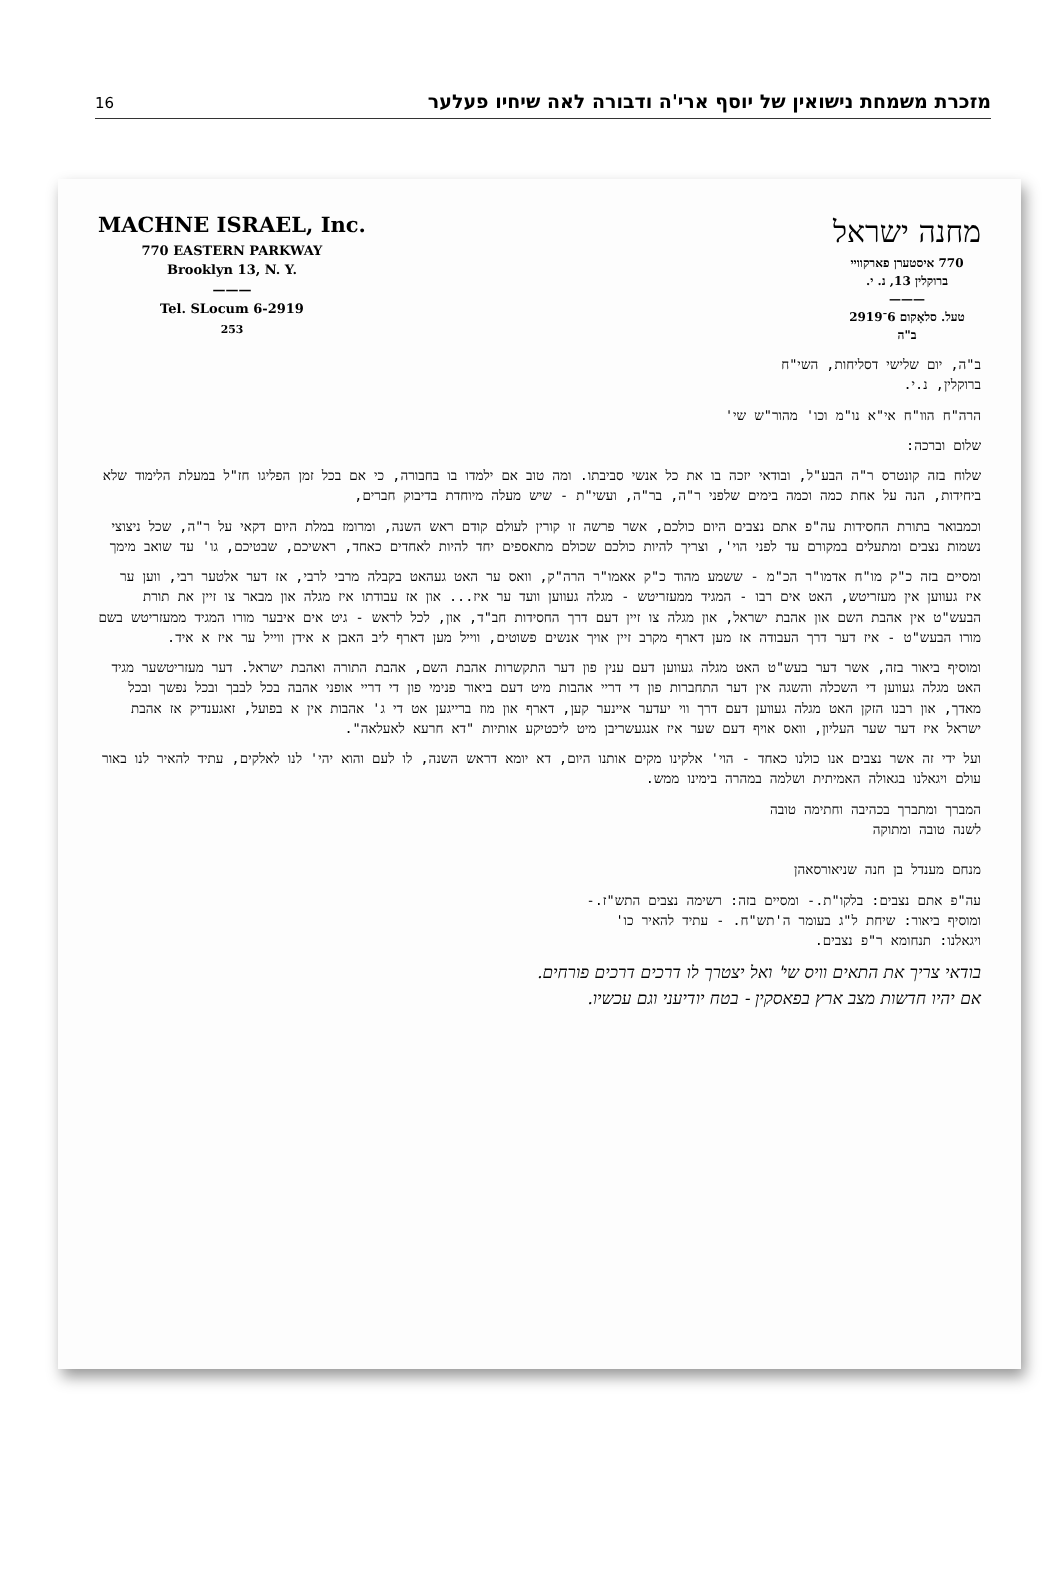16 מזכרת משמחת נישואין של יוסף ארי'ה ודבורה לאה שיחיו פעלער
MACHNE ISRAEL, Inc.
770 EASTERN PARKWAY
Brooklyn 13, N. Y.
———
Tel. SLocum 6-2919
253
מחנה ישראל
770 איסטערן פארקוויי
ברוקלין 13, נ. י.
———
טעל. סלאָקום 6־2919
ב"ה
ב"ה, יום שלישי דסליחות, השי"ח
ברוקלין, נ.י.
הרה"ח הוו"ח אי"א נו"מ וכו' מהור"ש שי'
שלום וברכה:
שלוח בזה קונטרס ר"ה הבע"ל, ובודאי יזכה בו את כל אנשי סביבתו. ומה טוב אם ילמדו בו בחבורה, כי אם בכל זמן הפליגו חז"ל במעלת הלימוד שלא ביחידות, הנה על אחת כמה וכמה בימים שלפני ר"ה, בר"ה, ועשי"ת - שיש מעלה מיוחדת בדיבוק חברים,
וכמבואר בתורת החסידות עה"פ אתם נצבים היום כולכם, אשר פרשה זו קורין לעולם קודם ראש השנה, ומרומז במלת היום דקאי על ר"ה, שכל ניצוצי נשמות נצבים ומתעלים במקורם עד לפני הוי', וצריך להיות כולכם שכולם מתאספים יחד להיות לאחדים כאחד, ראשיכם, שבטיכם, גו' עד שואב מימך
ומסיים בזה כ"ק מו"ח אדמו"ר הכ"מ - ששמע מהוד כ"ק אאמו"ר הרה"ק, וואס ער האט געהאט בקבלה מרבי לרבי, אז דער אלטער רבי, ווען ער איז געווען אין מעזריטש, האט אים רבו - המגיד ממעזריטש - מגלה געווען וועד ער איז... און אז עבודתו איז מגלה און מבאר צו זיין את תורת הבעש"ט אין אהבת השם און אהבת ישראל, און מגלה צו זיין דעם דרך החסידות חב"ד, און, לכל לראש - גיט אים איבער מורו המגיד ממעזריטש בשם מורו הבעש"ט - איז דער דרך העבודה אז מען דארף מקרב זיין אויך אנשים פשוטים, ווייל מען דארף ליב האבן א אידן ווייל ער איז א איד.
ומוסיף ביאור בזה, אשר דער בעש"ט האט מגלה געווען דעם ענין פון דער התקשרות אהבת השם, אהבת התורה ואהבת ישראל. דער מעזריטשער מגיד האט מגלה געווען די השכלה והשגה אין דער התחברות פון די דריי אהבות מיט דעם ביאור פנימי פון די דריי אופני אהבה בכל לבבך ובכל נפשך ובכל מאדך, און רבנו הזקן האט מגלה געווען דעם דרך ווי יעדער איינער קען, דארף און מוז ברייגען אט די ג' אהבות אין א בפועל, זאגענדיק אז אהבת ישראל איז דער שער העליון, וואס אויף דעם שער איז אנגעשריבן מיט ליכטיקע אותיות "דא חרעא לאעלאה".
ועל ידי זה אשר נצבים אנו כולנו כאחד - הוי' אלקינו מקים אותנו היום, דא יומא דראש השנה, לו לעם והוא יהי' לנו לאלקים, עתיד להאיר לנו באור עולם ויגאלנו בגאולה האמיתית ושלמה במהרה בימינו ממש.
המברך ומתברך בכהיבה וחתימה טובה
לשנה טובה ומתוקה
מנחם מענדל בן חנה שניאורסאהן
עה"פ אתם נצבים: בלקו"ת.- ומסיים בזה: רשימה נצבים התש"ז.-
ומוסיף ביאור: שיחת ל"ג בעומר ה'תש"ח. - עתיד להאיר כו'
ויגאלנו: תנחומא ר"פ נצבים.
בודאי צריך את התאים וויס שי' ואל יצטרך לו דרכים דרכים פורחים.
אם יהיו חדשות מצב ארץ בפאסקין - בטח יודיעני וגם עכשיו.